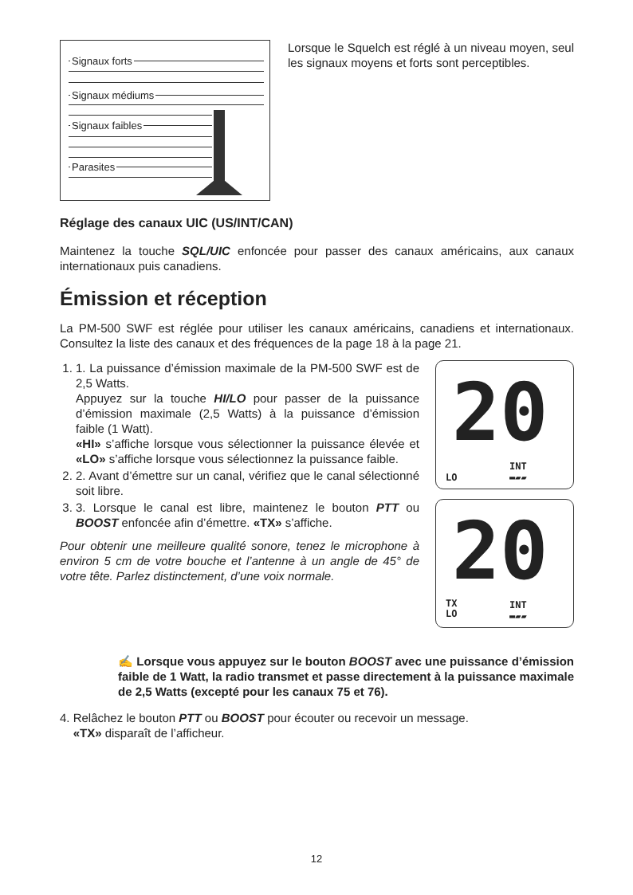Signaux forts
Signaux médiums
Signaux faibles
Parasites
Lorsque le Squelch est réglé à un niveau moyen, seul les signaux moyens et forts sont perceptibles.
Réglage des canaux UIC (US/INT/CAN)
Maintenez la touche SQL/UIC enfoncée pour passer des canaux américains, aux canaux internationaux puis canadiens.
Émission et réception
La PM-500 SWF est réglée pour utiliser les canaux américains, canadiens et internationaux. Consultez la liste des canaux et des fréquences de la page 18 à la page 21.
1. 1. La puissance d’émission maximale de la PM-500 SWF est de 2,5 Watts.
Appuyez sur la touche HI/LO pour passer de la puissance d’émission maximale (2,5 Watts) à la puissance d’émission faible (1 Watt).
«HI» s’affiche lorsque vous sélectionner la puissance élevée et «LO» s’affiche lorsque vous sélectionnez la puissance faible.
2. 2. Avant d’émettre sur un canal, vérifiez que le canal sélectionné soit libre.
3. 3. Lorsque le canal est libre, maintenez le bouton PTT ou BOOST enfoncée afin d’émettre. «TX» s’affiche.
Pour obtenir une meilleure qualité sonore, tenez le microphone à environ 5 cm de votre bouche et l’antenne à un angle de 45° de votre tête. Parlez distinctement, d’une voix normale.
20
INT
LO ▬▰▰
20
TX
LO
INT
▬▰▰
✍ Lorsque vous appuyez sur le bouton BOOST avec une puissance d’émission faible de 1 Watt, la radio transmet et passe directement à la puissance maximale de 2,5 Watts (excepté pour les canaux 75 et 76).
4. Relâchez le bouton PTT ou BOOST pour écouter ou recevoir un message.
«TX» disparaît de l’afficheur.
12